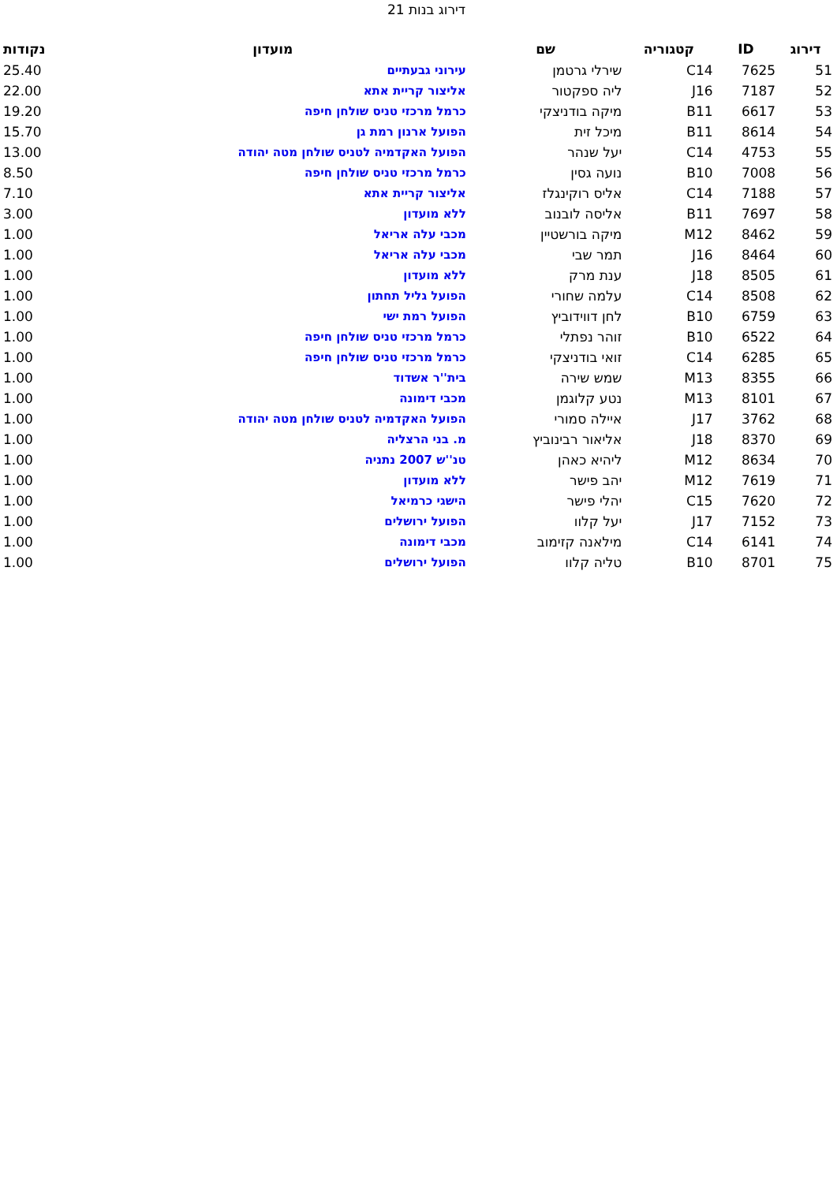דירוג בנות 21
| דירוג | ID | קטגוריה | שם | מועדון | נקודות |
| --- | --- | --- | --- | --- | --- |
| 51 | 7625 | C14 | שירלי גרטמן | עירוני גבעתיים | 25.40 |
| 52 | 7187 | J16 | ליה ספקטור | אליצור קריית אתא | 22.00 |
| 53 | 6617 | B11 | מיקה בודניצקי | כרמל מרכזי טניס שולחן חיפה | 19.20 |
| 54 | 8614 | B11 | מיכל זית | הפועל ארנון רמת גן | 15.70 |
| 55 | 4753 | C14 | יעל שנהר | הפועל האקדמיה לטניס שולחן מטה יהודה | 13.00 |
| 56 | 7008 | B10 | נועה גסין | כרמל מרכזי טניס שולחן חיפה | 8.50 |
| 57 | 7188 | C14 | אליס רוקינגלז | אליצור קריית אתא | 7.10 |
| 58 | 7697 | B11 | אליסה לובנוב | ללא מועדון | 3.00 |
| 59 | 8462 | M12 | מיקה בורשטיין | מכבי עלה אריאל | 1.00 |
| 60 | 8464 | J16 | תמר שבי | מכבי עלה אריאל | 1.00 |
| 61 | 8505 | J18 | ענת מרק | ללא מועדון | 1.00 |
| 62 | 8508 | C14 | עלמה שחורי | הפועל גליל תחתון | 1.00 |
| 63 | 6759 | B10 | לחן דווידוביץ | הפועל רמת ישי | 1.00 |
| 64 | 6522 | B10 | זוהר נפתלי | כרמל מרכזי טניס שולחן חיפה | 1.00 |
| 65 | 6285 | C14 | זואי בודניצקי | כרמל מרכזי טניס שולחן חיפה | 1.00 |
| 66 | 8355 | M13 | שמש שירה | בית''ר אשדוד | 1.00 |
| 67 | 8101 | M13 | נטע קלוגמן | מכבי דימונה | 1.00 |
| 68 | 3762 | J17 | איילה סמורי | הפועל האקדמיה לטניס שולחן מטה יהודה | 1.00 |
| 69 | 8370 | J18 | אליאור רבינוביץ | מ. בני הרצליה | 1.00 |
| 70 | 8634 | M12 | ליהיא כאהן | טנ''ש 2007 נתניה | 1.00 |
| 71 | 7619 | M12 | יהב פישר | ללא מועדון | 1.00 |
| 72 | 7620 | C15 | יהלי פישר | הישגי כרמיאל | 1.00 |
| 73 | 7152 | J17 | יעל קלוו | הפועל ירושלים | 1.00 |
| 74 | 6141 | C14 | מילאנה קזימוב | מכבי דימונה | 1.00 |
| 75 | 8701 | B10 | טליה קלוו | הפועל ירושלים | 1.00 |